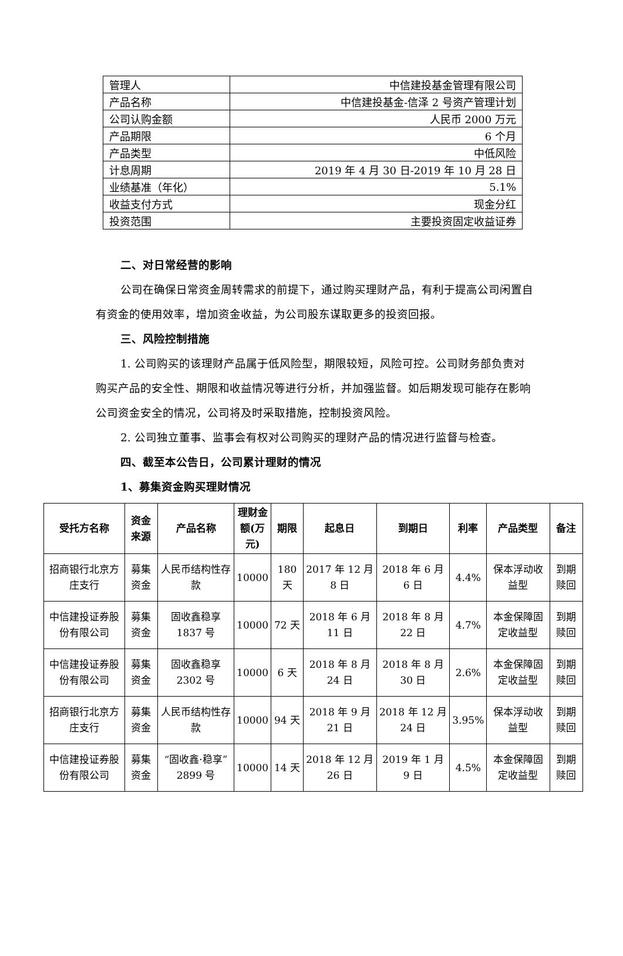| 管理人 | 中信建投基金管理有限公司 |
| 产品名称 | 中信建投基金-信泽 2 号资产管理计划 |
| 公司认购金额 | 人民币 2000 万元 |
| 产品期限 | 6 个月 |
| 产品类型 | 中低风险 |
| 计息周期 | 2019 年 4 月 30 日-2019 年 10 月 28 日 |
| 业绩基准（年化） | 5.1% |
| 收益支付方式 | 现金分红 |
| 投资范围 | 主要投资固定收益证券 |
二、对日常经营的影响
公司在确保日常资金周转需求的前提下，通过购买理财产品，有利于提高公司闲置自有资金的使用效率，增加资金收益，为公司股东谋取更多的投资回报。
三、风险控制措施
1. 公司购买的该理财产品属于低风险型，期限较短，风险可控。公司财务部负责对购买产品的安全性、期限和收益情况等进行分析，并加强监督。如后期发现可能存在影响公司资金安全的情况，公司将及时采取措施，控制投资风险。
2. 公司独立董事、监事会有权对公司购买的理财产品的情况进行监督与检查。
四、截至本公告日，公司累计理财的情况
1、募集资金购买理财情况
| 受托方名称 | 资金 来源 | 产品名称 | 理财金 额(万 元) | 期限 | 起息日 | 到期日 | 利率 | 产品类型 | 备注 |
| --- | --- | --- | --- | --- | --- | --- | --- | --- | --- |
| 招商银行北京方庄支行 | 募集资金 | 人民币结构性存款 | 10000 | 180 天 | 2017 年 12 月 8 日 | 2018 年 6 月 6 日 | 4.4% | 保本浮动收益型 | 到期赎回 |
| 中信建投证券股份有限公司 | 募集资金 | 固收鑫稳享 1837 号 | 10000 | 72 天 | 2018 年 6 月 11 日 | 2018 年 8 月 22 日 | 4.7% | 本金保障固定收益型 | 到期赎回 |
| 中信建投证券股份有限公司 | 募集资金 | 固收鑫稳享 2302 号 | 10000 | 6 天 | 2018 年 8 月 24 日 | 2018 年 8 月 30 日 | 2.6% | 本金保障固定收益型 | 到期赎回 |
| 招商银行北京方庄支行 | 募集资金 | 人民币结构性存款 | 10000 | 94 天 | 2018 年 9 月 21 日 | 2018 年 12 月 24 日 | 3.95% | 保本浮动收益型 | 到期赎回 |
| 中信建投证券股份有限公司 | 募集资金 | “固收鑫·稳享”2899 号 | 10000 | 14 天 | 2018 年 12 月 26 日 | 2019 年 1 月 9 日 | 4.5% | 本金保障固定收益型 | 到期赎回 |